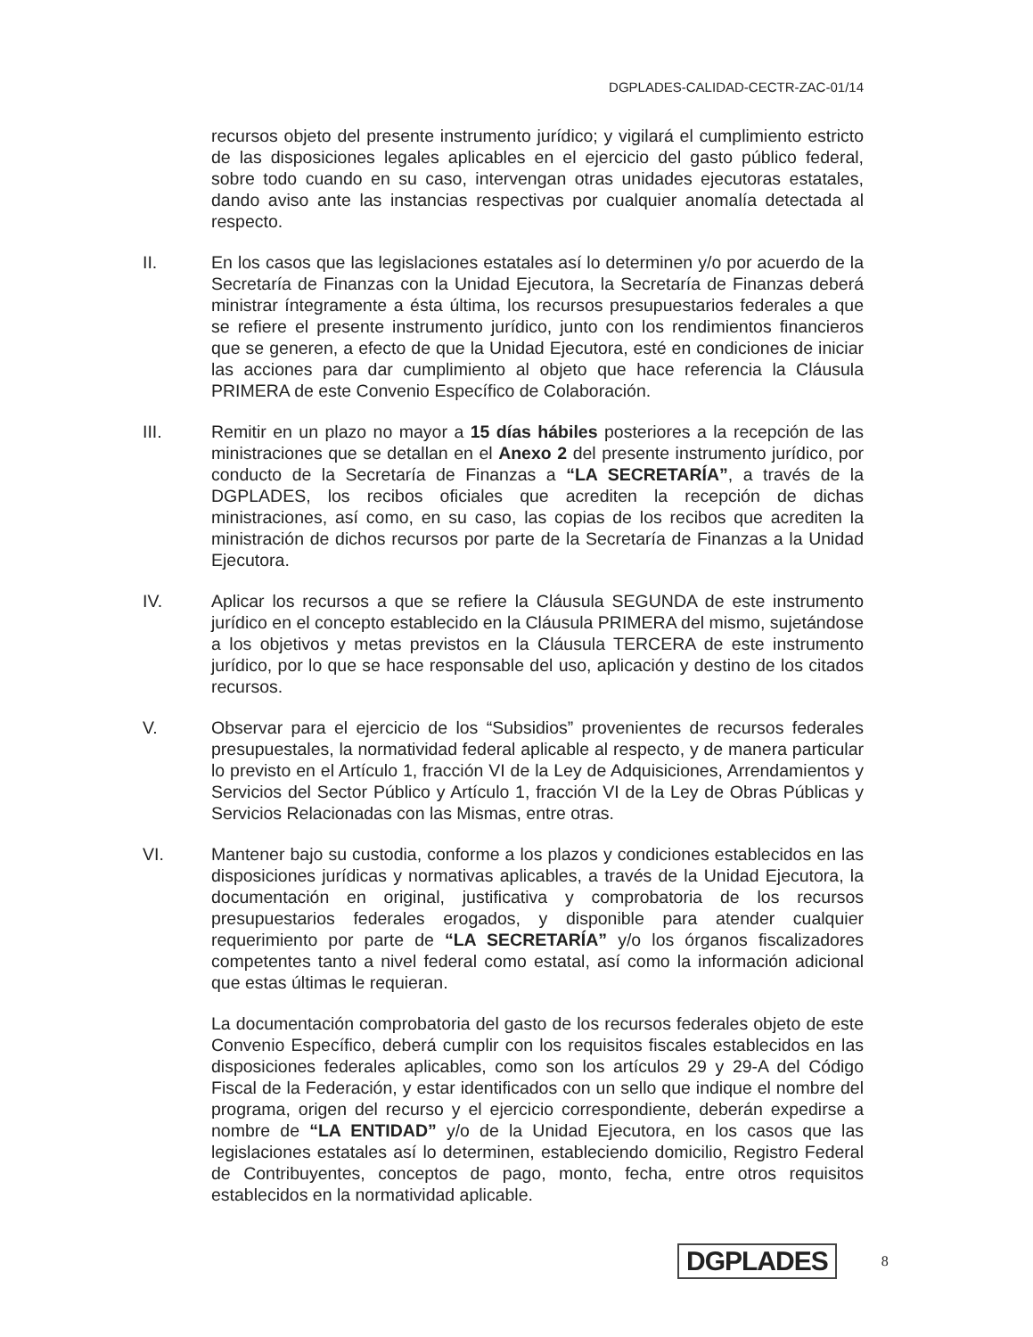DGPLADES-CALIDAD-CECTR-ZAC-01/14
recursos objeto del presente instrumento jurídico; y vigilará el cumplimiento estricto de las disposiciones legales aplicables en el ejercicio del gasto público federal, sobre todo cuando en su caso, intervengan otras unidades ejecutoras estatales, dando aviso ante las instancias respectivas por cualquier anomalía detectada al respecto.
II. En los casos que las legislaciones estatales así lo determinen y/o por acuerdo de la Secretaría de Finanzas con la Unidad Ejecutora, la Secretaría de Finanzas deberá ministrar íntegramente a ésta última, los recursos presupuestarios federales a que se refiere el presente instrumento jurídico, junto con los rendimientos financieros que se generen, a efecto de que la Unidad Ejecutora, esté en condiciones de iniciar las acciones para dar cumplimiento al objeto que hace referencia la Cláusula PRIMERA de este Convenio Específico de Colaboración.
III. Remitir en un plazo no mayor a 15 días hábiles posteriores a la recepción de las ministraciones que se detallan en el Anexo 2 del presente instrumento jurídico, por conducto de la Secretaría de Finanzas a “LA SECRETARÍA”, a través de la DGPLADES, los recibos oficiales que acrediten la recepción de dichas ministraciones, así como, en su caso, las copias de los recibos que acrediten la ministración de dichos recursos por parte de la Secretaría de Finanzas a la Unidad Ejecutora.
IV. Aplicar los recursos a que se refiere la Cláusula SEGUNDA de este instrumento jurídico en el concepto establecido en la Cláusula PRIMERA del mismo, sujetándose a los objetivos y metas previstos en la Cláusula TERCERA de este instrumento jurídico, por lo que se hace responsable del uso, aplicación y destino de los citados recursos.
V. Observar para el ejercicio de los “Subsidios” provenientes de recursos federales presupuestales, la normatividad federal aplicable al respecto, y de manera particular lo previsto en el Artículo 1, fracción VI de la Ley de Adquisiciones, Arrendamientos y Servicios del Sector Público y Artículo 1, fracción VI de la Ley de Obras Públicas y Servicios Relacionadas con las Mismas, entre otras.
VI. Mantener bajo su custodia, conforme a los plazos y condiciones establecidos en las disposiciones jurídicas y normativas aplicables, a través de la Unidad Ejecutora, la documentación en original, justificativa y comprobatoria de los recursos presupuestarios federales erogados, y disponible para atender cualquier requerimiento por parte de “LA SECRETARÍA” y/o los órganos fiscalizadores competentes tanto a nivel federal como estatal, así como la información adicional que estas últimas le requieran.
La documentación comprobatoria del gasto de los recursos federales objeto de este Convenio Específico, deberá cumplir con los requisitos fiscales establecidos en las disposiciones federales aplicables, como son los artículos 29 y 29-A del Código Fiscal de la Federación, y estar identificados con un sello que indique el nombre del programa, origen del recurso y el ejercicio correspondiente, deberán expedirse a nombre de “LA ENTIDAD” y/o de la Unidad Ejecutora, en los casos que las legislaciones estatales así lo determinen, estableciendo domicilio, Registro Federal de Contribuyentes, conceptos de pago, monto, fecha, entre otros requisitos establecidos en la normatividad aplicable.
DGPLADES
8